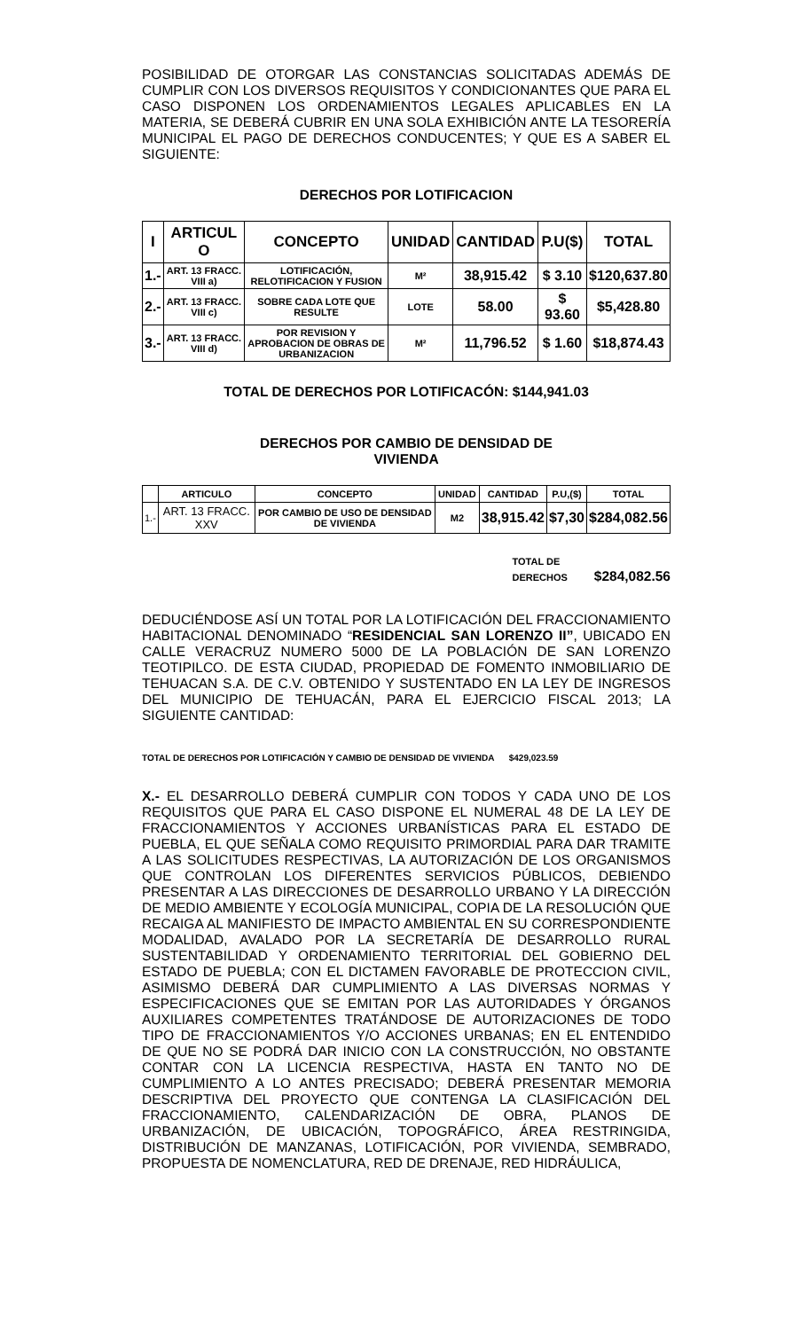POSIBILIDAD DE OTORGAR LAS CONSTANCIAS SOLICITADAS ADEMÁS DE CUMPLIR CON LOS DIVERSOS REQUISITOS Y CONDICIONANTES QUE PARA EL CASO DISPONEN LOS ORDENAMIENTOS LEGALES APLICABLES EN LA MATERIA, SE DEBERÁ CUBRIR EN UNA SOLA EXHIBICIÓN ANTE LA TESORERÍA MUNICIPAL EL PAGO DE DERECHOS CONDUCENTES; Y QUE ES A SABER EL SIGUIENTE:
DERECHOS POR LOTIFICACION
| I | ARTICUL O | CONCEPTO | UNIDAD | CANTIDAD | P.U($) | TOTAL |
| --- | --- | --- | --- | --- | --- | --- |
| 1.- | ART. 13 FRACC. VIII a) | LOTIFICACIÓN, RELOTIFICACION Y FUSION | M² | 38,915.42 | $ 3.10 | $120,637.80 |
| 2.- | ART. 13 FRACC. VIII c) | SOBRE CADA LOTE QUE RESULTE | LOTE | 58.00 | $ 93.60 | $5,428.80 |
| 3.- | ART. 13 FRACC. VIII d) | POR REVISION Y APROBACION DE OBRAS DE URBANIZACION | M² | 11,796.52 | $ 1.60 | $18,874.43 |
TOTAL DE DERECHOS POR LOTIFICACÓN: $144,941.03
DERECHOS POR CAMBIO DE DENSIDAD DE
VIVIENDA
| | ARTICULO | CONCEPTO | UNIDAD | CANTIDAD | P.U,($) | TOTAL |
| --- | --- | --- | --- | --- | --- | --- |
| 1.- | ART. 13 FRACC. XXV | POR CAMBIO DE USO DE DENSIDAD DE VIVIENDA | M2 | 38,915.42 | $7,30 | $284,082.56 |
TOTAL DE
DERECHOS $284,082.56
DEDUCIÉNDOSE ASÍ UN TOTAL POR LA LOTIFICACIÓN DEL FRACCIONAMIENTO HABITACIONAL DENOMINADO “RESIDENCIAL SAN LORENZO II”, UBICADO EN CALLE VERACRUZ NUMERO 5000 DE LA POBLACIÓN DE SAN LORENZO TEOTIPILCO. DE ESTA CIUDAD, PROPIEDAD DE FOMENTO INMOBILIARIO DE TEHUACAN S.A. DE C.V. OBTENIDO Y SUSTENTADO EN LA LEY DE INGRESOS DEL MUNICIPIO DE TEHUACÁN, PARA EL EJERCICIO FISCAL 2013; LA SIGUIENTE CANTIDAD:
TOTAL DE DERECHOS POR LOTIFICACIÓN Y CAMBIO DE DENSIDAD DE VIVIENDA $429,023.59
X.- EL DESARROLLO DEBERÁ CUMPLIR CON TODOS Y CADA UNO DE LOS REQUISITOS QUE PARA EL CASO DISPONE EL NUMERAL 48 DE LA LEY DE FRACCIONAMIENTOS Y ACCIONES URBANÍSTICAS PARA EL ESTADO DE PUEBLA, EL QUE SEÑALA COMO REQUISITO PRIMORDIAL PARA DAR TRAMITE A LAS SOLICITUDES RESPECTIVAS, LA AUTORIZACIÓN DE LOS ORGANISMOS QUE CONTROLAN LOS DIFERENTES SERVICIOS PÚBLICOS, DEBIENDO PRESENTAR A LAS DIRECCIONES DE DESARROLLO URBANO Y LA DIRECCIÓN DE MEDIO AMBIENTE Y ECOLOGÍA MUNICIPAL, COPIA DE LA RESOLUCIÓN QUE RECAIGA AL MANIFIESTO DE IMPACTO AMBIENTAL EN SU CORRESPONDIENTE MODALIDAD, AVALADO POR LA SECRETARÍA DE DESARROLLO RURAL SUSTENTABILIDAD Y ORDENAMIENTO TERRITORIAL DEL GOBIERNO DEL ESTADO DE PUEBLA; CON EL DICTAMEN FAVORABLE DE PROTECCION CIVIL, ASIMISMO DEBERÁ DAR CUMPLIMIENTO A LAS DIVERSAS NORMAS Y ESPECIFICACIONES QUE SE EMITAN POR LAS AUTORIDADES Y ÓRGANOS AUXILIARES COMPETENTES TRATÁNDOSE DE AUTORIZACIONES DE TODO TIPO DE FRACCIONAMIENTOS Y/O ACCIONES URBANAS; EN EL ENTENDIDO DE QUE NO SE PODRÁ DAR INICIO CON LA CONSTRUCCIÓN, NO OBSTANTE CONTAR CON LA LICENCIA RESPECTIVA, HASTA EN TANTO NO DE CUMPLIMIENTO A LO ANTES PRECISADO; DEBERÁ PRESENTAR MEMORIA DESCRIPTIVA DEL PROYECTO QUE CONTENGA LA CLASIFICACIÓN DEL FRACCIONAMIENTO, CALENDARIZACIÓN DE OBRA, PLANOS DE URBANIZACIÓN, DE UBICACIÓN, TOPOGRÁFICO, ÁREA RESTRINGIDA, DISTRIBUCIÓN DE MANZANAS, LOTIFICACIÓN, POR VIVIENDA, SEMBRADO, PROPUESTA DE NOMENCLATURA, RED DE DRENAJE, RED HIDRÁULICA,